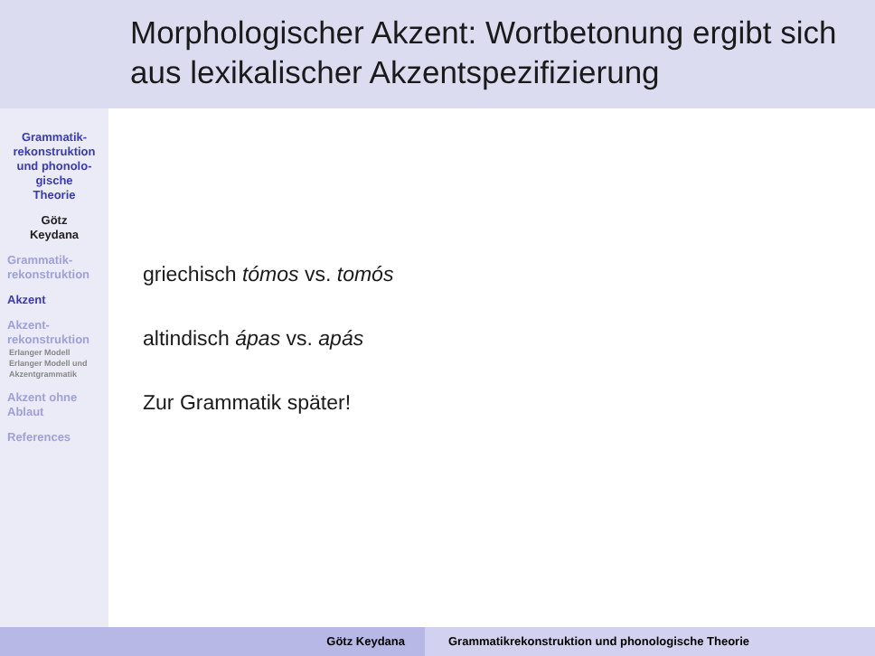Morphologischer Akzent: Wortbetonung ergibt sich aus lexikalischer Akzentspezifizierung
Grammatik-
rekonstruktion
und phonolo-
gische
Theorie
Götz
Keydana
Grammatik-
rekonstruktion
Akzent
Akzent-
rekonstruktion
Erlanger Modell
Erlanger Modell und Akzentgrammatik
Akzent ohne
Ablaut
References
griechisch tómos vs. tomós
altindisch ápas vs. apás
Zur Grammatik später!
Götz Keydana Grammatikrekonstruktion und phonologische Theorie